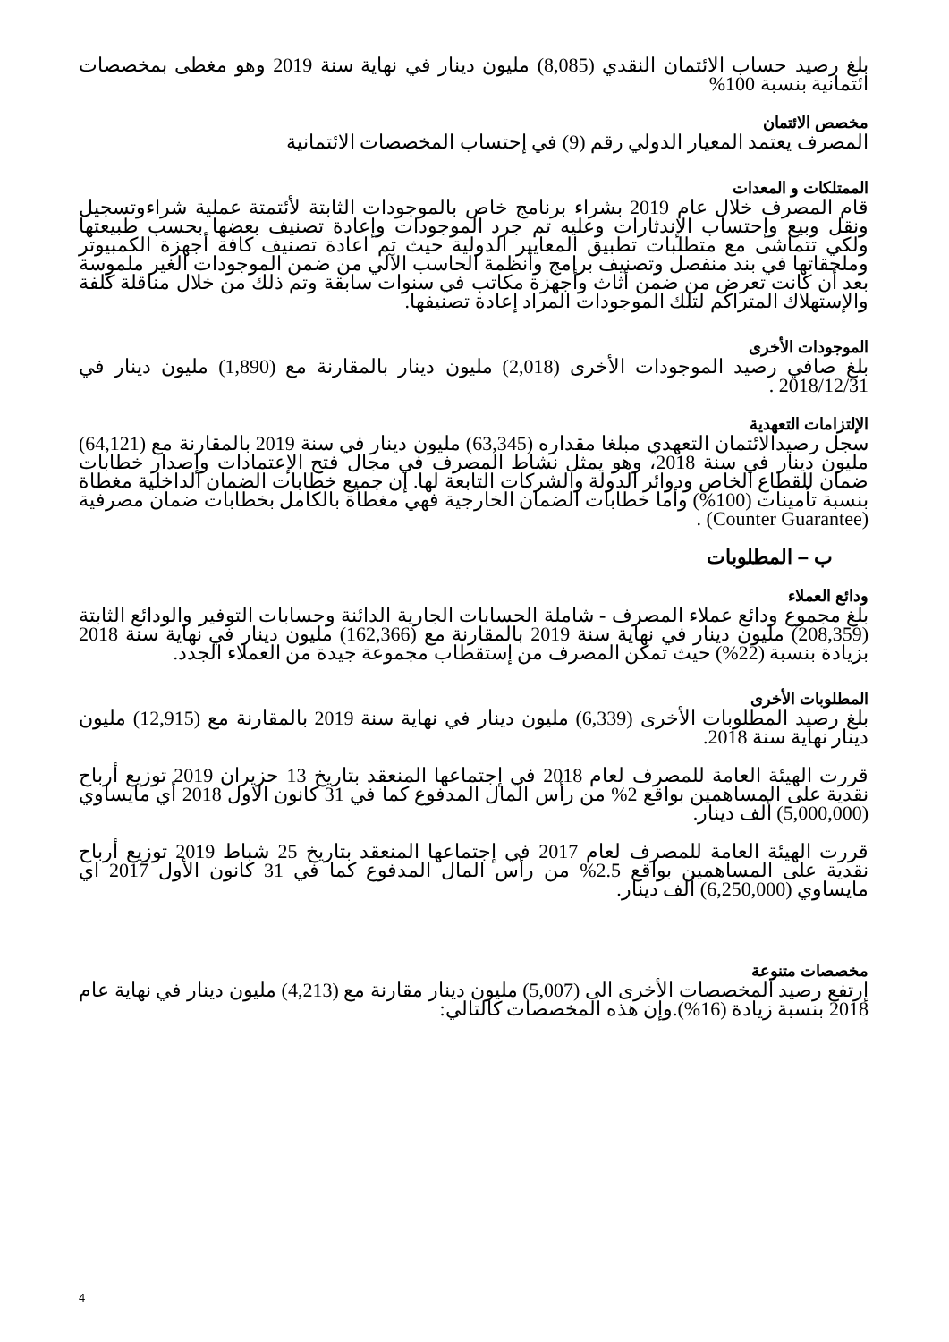بلغ رصيد حساب الائتمان النقدي (8,085) مليون دينار في نهاية سنة 2019 وهو مغطى بمخصصات ائتمانية بنسبة 100%
مخصص الائتمان
المصرف يعتمد المعيار الدولي رقم (9) في إحتساب المخصصات الائتمانية
الممتلكات و المعدات
قام المصرف خلال عام 2019 بشراء برنامج خاص بالموجودات الثابتة لأئتمتة عملية شراءوتسجيل ونقل وبيع وإحتساب الإندثارات وعليه تم جرد الموجودات وإعادة تصنيف بعضها بحسب طبيعتها ولكي تتماشى مع متطلبات تطبيق المعايير الدولية حيث تم اعادة تصنيف كافة أجهزة الكمبيوتر وملحقاتها في بند منفصل وتصنيف برامج وأنظمة الحاسب الآلي من ضمن الموجودات الغير ملموسة بعد أن كانت تعرض من ضمن أثاث وأجهزة مكاتب في سنوات سابقة وتم ذلك من خلال مناقلة كلفة والإستهلاك المتراكم لتلك الموجودات المراد إعادة تصنيفها.
الموجودات الأخرى
بلغ صافي رصيد الموجودات الأخرى (2,018) مليون دينار بالمقارنة مع (1,890) مليون دينار في 2018/12/31 .
الإلتزامات التعهدية
سجل رصيدالائتمان التعهدي مبلغا مقداره (63,345) مليون دينار في سنة 2019 بالمقارنة مع (64,121) مليون دينار في سنة 2018، وهو يمثل نشاط المصرف في مجال فتح الإعتمادات وإصدار خطابات ضمان للقطاع الخاص ودوائر الدولة والشركات التابعة لها. إن جميع خطابات الضمان الداخلية مغطاة بنسبة تأمينات (100%) وأما خطابات الضمان الخارجية فهي مغطاة بالكامل بخطابات ضمان مصرفية (Counter Guarantee) .
ب – المطلوبات
ودائع العملاء
بلغ مجموع ودائع عملاء المصرف - شاملة الحسابات الجارية الدائنة وحسابات التوفير والودائع الثابتة (208,359) مليون دينار في نهاية سنة 2019 بالمقارنة مع (162,366) مليون دينار في نهاية سنة 2018 بزيادة بنسبة (22%) حيث تمكن المصرف من إستقطاب مجموعة جيدة من العملاء الجدد.
المطلوبات الأخرى
بلغ رصيد المطلوبات الأخرى (6,339) مليون دينار في نهاية سنة 2019 بالمقارنة مع (12,915) مليون دينار نهاية سنة 2018.
قررت الهيئة العامة للمصرف لعام 2018 في إجتماعها المنعقد بتاريخ 13 حزيران 2019 توزيع أرباح نقدية على المساهمين بواقع 2% من رأس المال المدفوع كما في 31 كانون الاول 2018 أي مايساوي (5,000,000) ألف دينار.
قررت الهيئة العامة للمصرف لعام 2017 في إجتماعها المنعقد بتاريخ 25 شباط 2019 توزيع أرباح نقدية على المساهمين بواقع 2.5% من رأس المال المدفوع كما في 31 كانون الأول 2017 اي مايساوي (6,250,000) ألف دينار.
مخصصات متنوعة
إرتفع رصيد المخصصات الأخرى الى (5,007) مليون دينار مقارنة مع (4,213) مليون دينار في نهاية عام 2018 بنسبة زيادة (16%).وإن هذه المخصصات كالتالي:
4